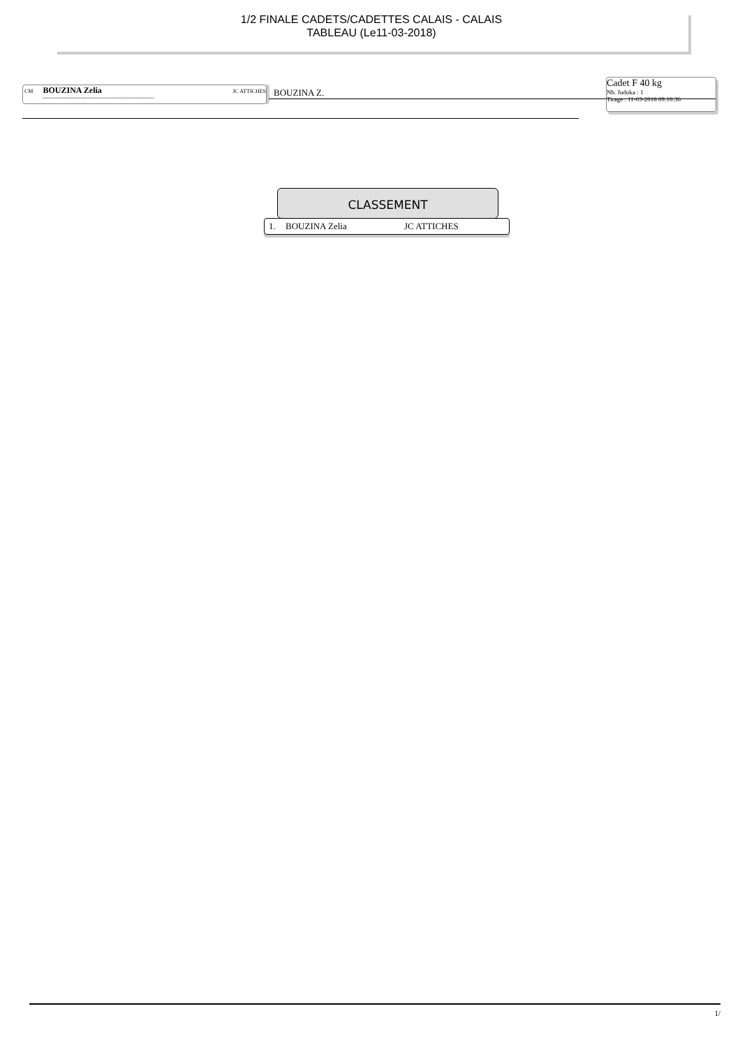1/2 FINALE CADETS/CADETTES CALAIS - CALAIS
TABLEAU (Le11-03-2018)
CM BOUZINA Zelia JC ATTICHES
------------------------------------------------------------
BOUZINA Z.
Cadet F 40 kg
Nb. Judoka : 1
Tirage : 11-03-2018 09:10:36
CLASSEMENT
| 1. | BOUZINA Zelia | JC ATTICHES |
1/